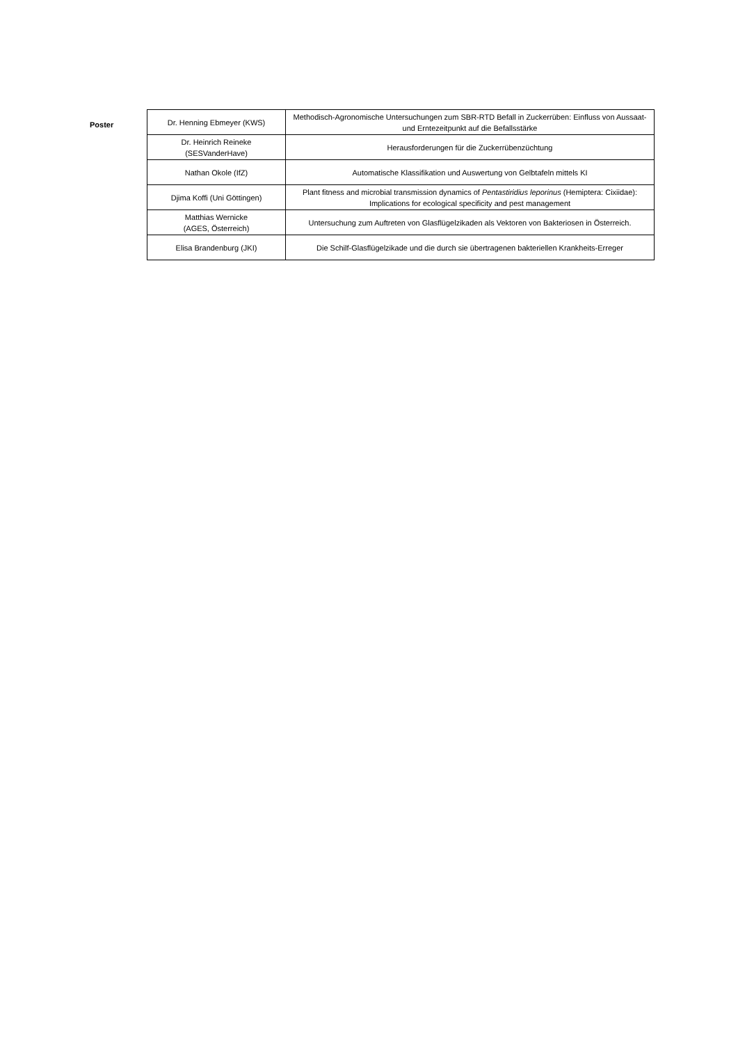Poster
| Dr. Henning Ebmeyer (KWS) | Methodisch-Agronomische Untersuchungen zum SBR-RTD Befall in Zuckerrüben: Einfluss von Aussaat- und Erntezeitpunkt auf die Befallsstärke |
| Dr. Heinrich Reineke (SESVanderHave) | Herausforderungen für die Zuckerrübenzüchtung |
| Nathan Okole (IfZ) | Automatische Klassifikation und Auswertung von Gelbtafeln mittels KI |
| Djima Koffi (Uni Göttingen) | Plant fitness and microbial transmission dynamics of Pentastiridius leporinus (Hemiptera: Cixiidae): Implications for ecological specificity and pest management |
| Matthias Wernicke (AGES, Österreich) | Untersuchung zum Auftreten von Glasflügelzikaden als Vektoren von Bakteriosen in Österreich. |
| Elisa Brandenburg (JKI) | Die Schilf-Glasflügelzikade und die durch sie übertragenen bakteriellen Krankheits-Erreger |